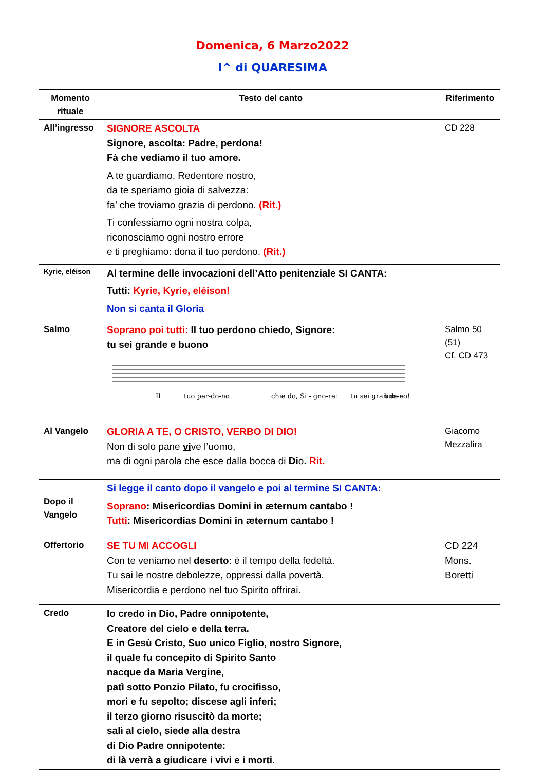Domenica, 6 Marzo2022
I^ di QUARESIMA
| Momento rituale | Testo del canto | Riferimento |
| --- | --- | --- |
| All’ingresso | SIGNORE ASCOLTA Signore, ascolta: Padre, perdona! Fà che vediamo il tuo amore. A te guardiamo, Redentore nostro, da te speriamo gioia di salvezza: fa’ che troviamo grazia di perdono. (Rit.) Ti confessiamo ogni nostra colpa, riconosciamo ogni nostro errore e ti preghiamo: dona il tuo perdono. (Rit.) | CD 228 |
| Kyrie, eléison | Al termine delle invocazioni dell’Atto penitenziale SI CANTA: Tutti: Kyrie, Kyrie, eléison! Non si canta il Gloria | |
| Salmo | Soprano poi tutti: Il tuo perdono chiedo, Signore: tu sei grande e buono Il tuo per-do-no chie do, Si - gno-re: tu sei gran de e buo-no! | Salmo 50 (51) Cf. CD 473 |
| Al Vangelo | GLORIA A TE, O CRISTO, VERBO DI DIO! Non di solo pane vi ve l’uomo, ma di ogni parola che esce dalla bocca di Di o . Rit. | Giacomo Mezzalira |
| Dopo il Vangelo | Si legge il canto dopo il vangelo e poi al termine SI CANTA: Soprano : Misericordias Domini in æternum cantabo ! Tutti : Misericordias Domini in æternum cantabo ! | |
| Offertorio | SE TU MI ACCOGLI Con te veniamo nel deserto : è il tempo della fedeltà. Tu sai le nostre debolezze, oppressi dalla povertà. Misericordia e perdono nel tuo Spirito offrirai. | CD 224 Mons. Boretti |
| Credo | Io credo in Dio, Padre onnipotente, Creatore del cielo e della terra. E in Gesù Cristo, Suo unico Figlio, nostro Signore, il quale fu concepito di Spirito Santo nacque da Maria Vergine, patì sotto Ponzio Pilato, fu crocifisso, mori e fu sepolto; discese agli inferi; il terzo giorno risuscitò da morte; salì al cielo, siede alla destra di Dio Padre onnipotente: di là verrà a giudicare i vivi e i morti. | |